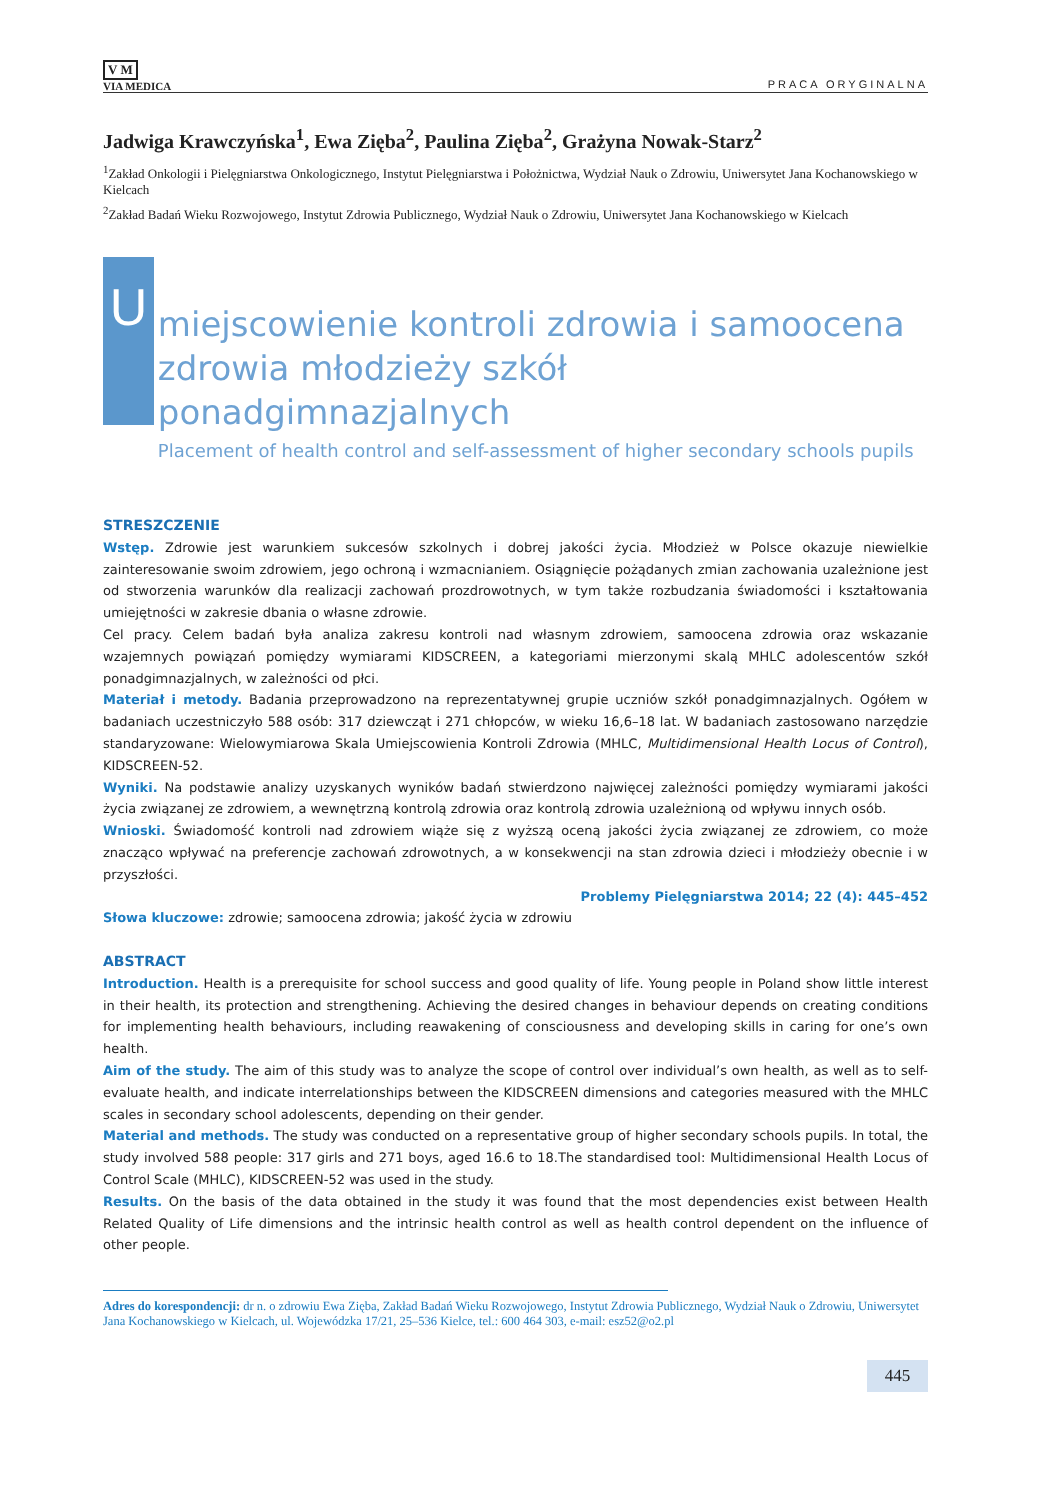V M
VIA MEDICA
PRACA ORYGINALNA
Jadwiga Krawczyńska<sup>1</sup>, Ewa Zięba<sup>2</sup>, Paulina Zięba<sup>2</sup>, Grażyna Nowak-Starz<sup>2</sup>
<sup>1</sup> Zakład Onkologii i Pielęgniarstwa Onkologicznego, Instytut Pielęgniarstwa i Położnictwa, Wydział Nauk o Zdrowiu, Uniwersytet Jana Kochanowskiego w Kielcach
<sup>2</sup> Zakład Badań Wieku Rozwojowego, Instytut Zdrowia Publicznego, Wydział Nauk o Zdrowiu, Uniwersytet Jana Kochanowskiego w Kielcach
U
miejscowienie kontroli zdrowia i samoocena
zdrowia młodzieży szkół ponadgimnazjalnych
Placement of health control and self-assessment of higher secondary schools pupils
STRESZCZENIE
Wstęp. Zdrowie jest warunkiem sukcesów szkolnych i dobrej jakości życia. Młodzież w Polsce okazuje niewielkie zainteresowanie swoim zdrowiem, jego ochroną i wzmacnianiem. Osiągnięcie pożądanych zmian zachowania uzależnione jest od stworzenia warunków dla realizacji zachowań prozdrowotnych, w tym także rozbudzania świadomości i kształtowania umiejętności w zakresie dbania o własne zdrowie.
Cel pracy. Celem badań była analiza zakresu kontroli nad własnym zdrowiem, samoocena zdrowia oraz wskazanie wzajemnych powiązań pomiędzy wymiarami KIDSCREEN, a kategoriami mierzonymi skalą MHLC adolescentów szkół ponadgimnazjalnych, w zależności od płci.
Materiał i metody. Badania przeprowadzono na reprezentatywnej grupie uczniów szkół ponadgimnazjalnych. Ogółem w badaniach uczestniczyło 588 osób: 317 dziewcząt i 271 chłopców, w wieku 16,6–18 lat. W badaniach zastosowano narzędzie standaryzowane: Wielowymiarowa Skala Umiejscowienia Kontroli Zdrowia (MHLC, Multidimensional Health Locus of Control), KIDSCREEN-52.
Wyniki. Na podstawie analizy uzyskanych wyników badań stwierdzono najwięcej zależności pomiędzy wymiarami jakości życia związanej ze zdrowiem, a wewnętrzną kontrolą zdrowia oraz kontrolą zdrowia uzależnioną od wpływu innych osób.
Wnioski. Świadomość kontroli nad zdrowiem wiąże się z wyższą oceną jakości życia związanej ze zdrowiem, co może znacząco wpływać na preferencje zachowań zdrowotnych, a w konsekwencji na stan zdrowia dzieci i młodzieży obecnie i w przyszłości.
Problemy Pielęgniarstwa 2014; 22 (4): 445–452
Słowa kluczowe: zdrowie; samoocena zdrowia; jakość życia w zdrowiu
ABSTRACT
Introduction. Health is a prerequisite for school success and good quality of life. Young people in Poland show little interest in their health, its protection and strengthening. Achieving the desired changes in behaviour depends on creating conditions for implementing health behaviours, including reawakening of consciousness and developing skills in caring for one’s own health.
Aim of the study. The aim of this study was to analyze the scope of control over individual’s own health, as well as to self-evaluate health, and indicate interrelationships between the KIDSCREEN dimensions and categories measured with the MHLC scales in secondary school adolescents, depending on their gender.
Material and methods. The study was conducted on a representative group of higher secondary schools pupils. In total, the study involved 588 people: 317 girls and 271 boys, aged 16.6 to 18.The standardised tool: Multidimensional Health Locus of Control Scale (MHLC), KIDSCREEN-52 was used in the study.
Results. On the basis of the data obtained in the study it was found that the most dependencies exist between Health Related Quality of Life dimensions and the intrinsic health control as well as health control dependent on the influence of other people.
Adres do korespondencji: dr n. o zdrowiu Ewa Zięba, Zakład Badań Wieku Rozwojowego, Instytut Zdrowia Publicznego, Wydział Nauk o Zdrowiu, Uniwersytet Jana Kochanowskiego w Kielcach, ul. Wojewódzka 17/21, 25–536 Kielce, tel.: 600 464 303, e-mail: esz52@o2.pl
445